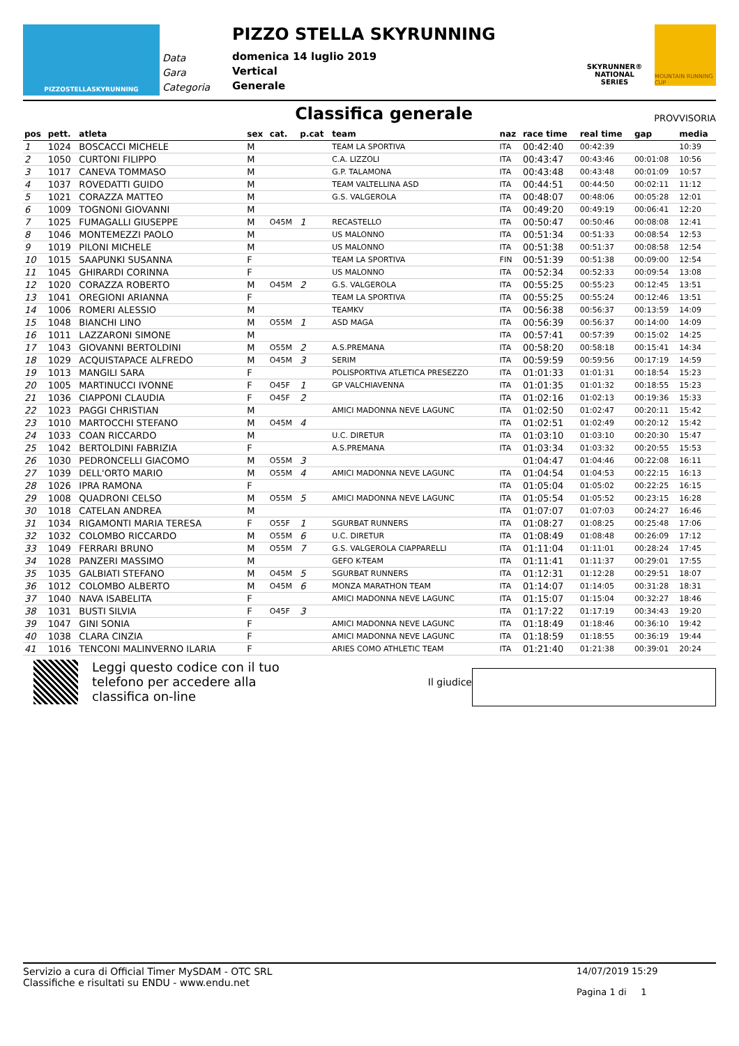PIZZOSTELLASKYRUNNING
Data
Gara
Categoria
PIZZO STELLA SKYRUNNING
domenica 14 luglio 2019
Vertical
Generale
SKYRUNNER®
NATIONAL SERIES
MOUNTAIN RUNNING CUP
Classifica generale
PROVVISORIA
| pos | pett. | atleta | sex | cat. | p.cat | team | naz | race time | real time | gap | media |
| --- | --- | --- | --- | --- | --- | --- | --- | --- | --- | --- | --- |
| 1 | 1024 | BOSCACCI MICHELE | M | | | TEAM LA SPORTIVA | ITA | 00:42:40 | 00:42:39 | | 10:39 |
| 2 | 1050 | CURTONI FILIPPO | M | | | C.A. LIZZOLI | ITA | 00:43:47 | 00:43:46 | 00:01:08 | 10:56 |
| 3 | 1017 | CANEVA TOMMASO | M | | | G.P. TALAMONA | ITA | 00:43:48 | 00:43:48 | 00:01:09 | 10:57 |
| 4 | 1037 | ROVEDATTI GUIDO | M | | | TEAM VALTELLINA ASD | ITA | 00:44:51 | 00:44:50 | 00:02:11 | 11:12 |
| 5 | 1021 | CORAZZA MATTEO | M | | | G.S. VALGEROLA | ITA | 00:48:07 | 00:48:06 | 00:05:28 | 12:01 |
| 6 | 1009 | TOGNONI GIOVANNI | M | | | | ITA | 00:49:20 | 00:49:19 | 00:06:41 | 12:20 |
| 7 | 1025 | FUMAGALLI GIUSEPPE | M | O45M | 1 | RECASTELLO | ITA | 00:50:47 | 00:50:46 | 00:08:08 | 12:41 |
| 8 | 1046 | MONTEMEZZI PAOLO | M | | | US MALONNO | ITA | 00:51:34 | 00:51:33 | 00:08:54 | 12:53 |
| 9 | 1019 | PILONI MICHELE | M | | | US MALONNO | ITA | 00:51:38 | 00:51:37 | 00:08:58 | 12:54 |
| 10 | 1015 | SAAPUNKI SUSANNA | F | | | TEAM LA SPORTIVA | FIN | 00:51:39 | 00:51:38 | 00:09:00 | 12:54 |
| 11 | 1045 | GHIRARDI CORINNA | F | | | US MALONNO | ITA | 00:52:34 | 00:52:33 | 00:09:54 | 13:08 |
| 12 | 1020 | CORAZZA ROBERTO | M | O45M | 2 | G.S. VALGEROLA | ITA | 00:55:25 | 00:55:23 | 00:12:45 | 13:51 |
| 13 | 1041 | OREGIONI ARIANNA | F | | | TEAM LA SPORTIVA | ITA | 00:55:25 | 00:55:24 | 00:12:46 | 13:51 |
| 14 | 1006 | ROMERI ALESSIO | M | | | TEAMKV | ITA | 00:56:38 | 00:56:37 | 00:13:59 | 14:09 |
| 15 | 1048 | BIANCHI LINO | M | O55M | 1 | ASD MAGA | ITA | 00:56:39 | 00:56:37 | 00:14:00 | 14:09 |
| 16 | 1011 | LAZZARONI SIMONE | M | | | | ITA | 00:57:41 | 00:57:39 | 00:15:02 | 14:25 |
| 17 | 1043 | GIOVANNI BERTOLDINI | M | O55M | 2 | A.S.PREMANA | ITA | 00:58:20 | 00:58:18 | 00:15:41 | 14:34 |
| 18 | 1029 | ACQUISTAPACE ALFREDO | M | O45M | 3 | SERIM | ITA | 00:59:59 | 00:59:56 | 00:17:19 | 14:59 |
| 19 | 1013 | MANGILI SARA | F | | | POLISPORTIVA ATLETICA PRESEZZO | ITA | 01:01:33 | 01:01:31 | 00:18:54 | 15:23 |
| 20 | 1005 | MARTINUCCI IVONNE | F | O45F | 1 | GP VALCHIAVENNA | ITA | 01:01:35 | 01:01:32 | 00:18:55 | 15:23 |
| 21 | 1036 | CIAPPONI CLAUDIA | F | O45F | 2 | | ITA | 01:02:16 | 01:02:13 | 00:19:36 | 15:33 |
| 22 | 1023 | PAGGI CHRISTIAN | M | | | AMICI MADONNA NEVE LAGUNC | ITA | 01:02:50 | 01:02:47 | 00:20:11 | 15:42 |
| 23 | 1010 | MARTOCCHI STEFANO | M | O45M | 4 | | ITA | 01:02:51 | 01:02:49 | 00:20:12 | 15:42 |
| 24 | 1033 | COAN RICCARDO | M | | | U.C. DIRETUR | ITA | 01:03:10 | 01:03:10 | 00:20:30 | 15:47 |
| 25 | 1042 | BERTOLDINI FABRIZIA | F | | | A.S.PREMANA | ITA | 01:03:34 | 01:03:32 | 00:20:55 | 15:53 |
| 26 | 1030 | PEDRONCELLI GIACOMO | M | O55M | 3 | | | 01:04:47 | 01:04:46 | 00:22:08 | 16:11 |
| 27 | 1039 | DELL'ORTO MARIO | M | O55M | 4 | AMICI MADONNA NEVE LAGUNC | ITA | 01:04:54 | 01:04:53 | 00:22:15 | 16:13 |
| 28 | 1026 | IPRA RAMONA | F | | | | ITA | 01:05:04 | 01:05:02 | 00:22:25 | 16:15 |
| 29 | 1008 | QUADRONI CELSO | M | O55M | 5 | AMICI MADONNA NEVE LAGUNC | ITA | 01:05:54 | 01:05:52 | 00:23:15 | 16:28 |
| 30 | 1018 | CATELAN ANDREA | M | | | | ITA | 01:07:07 | 01:07:03 | 00:24:27 | 16:46 |
| 31 | 1034 | RIGAMONTI MARIA TERESA | F | O55F | 1 | SGURBAT RUNNERS | ITA | 01:08:27 | 01:08:25 | 00:25:48 | 17:06 |
| 32 | 1032 | COLOMBO RICCARDO | M | O55M | 6 | U.C. DIRETUR | ITA | 01:08:49 | 01:08:48 | 00:26:09 | 17:12 |
| 33 | 1049 | FERRARI BRUNO | M | O55M | 7 | G.S. VALGEROLA CIAPPARELLI | ITA | 01:11:04 | 01:11:01 | 00:28:24 | 17:45 |
| 34 | 1028 | PANZERI MASSIMO | M | | | GEFO K-TEAM | ITA | 01:11:41 | 01:11:37 | 00:29:01 | 17:55 |
| 35 | 1035 | GALBIATI STEFANO | M | O45M | 5 | SGURBAT RUNNERS | ITA | 01:12:31 | 01:12:28 | 00:29:51 | 18:07 |
| 36 | 1012 | COLOMBO ALBERTO | M | O45M | 6 | MONZA MARATHON TEAM | ITA | 01:14:07 | 01:14:05 | 00:31:28 | 18:31 |
| 37 | 1040 | NAVA ISABELITA | F | | | AMICI MADONNA NEVE LAGUNC | ITA | 01:15:07 | 01:15:04 | 00:32:27 | 18:46 |
| 38 | 1031 | BUSTI SILVIA | F | O45F | 3 | | ITA | 01:17:22 | 01:17:19 | 00:34:43 | 19:20 |
| 39 | 1047 | GINI SONIA | F | | | AMICI MADONNA NEVE LAGUNC | ITA | 01:18:49 | 01:18:46 | 00:36:10 | 19:42 |
| 40 | 1038 | CLARA CINZIA | F | | | AMICI MADONNA NEVE LAGUNC | ITA | 01:18:59 | 01:18:55 | 00:36:19 | 19:44 |
| 41 | 1016 | TENCONI MALINVERNO ILARIA | F | | | ARIES COMO ATHLETIC TEAM | ITA | 01:21:40 | 01:21:38 | 00:39:01 | 20:24 |
Leggi questo codice con il tuo
telefono per accedere alla
classifica on-line
Il giudice
Servizio a cura di Official Timer MySDAM - OTC SRL
Classifiche e risultati su ENDU - www.endu.net
14/07/2019 15:29
Pagina 1 di 1